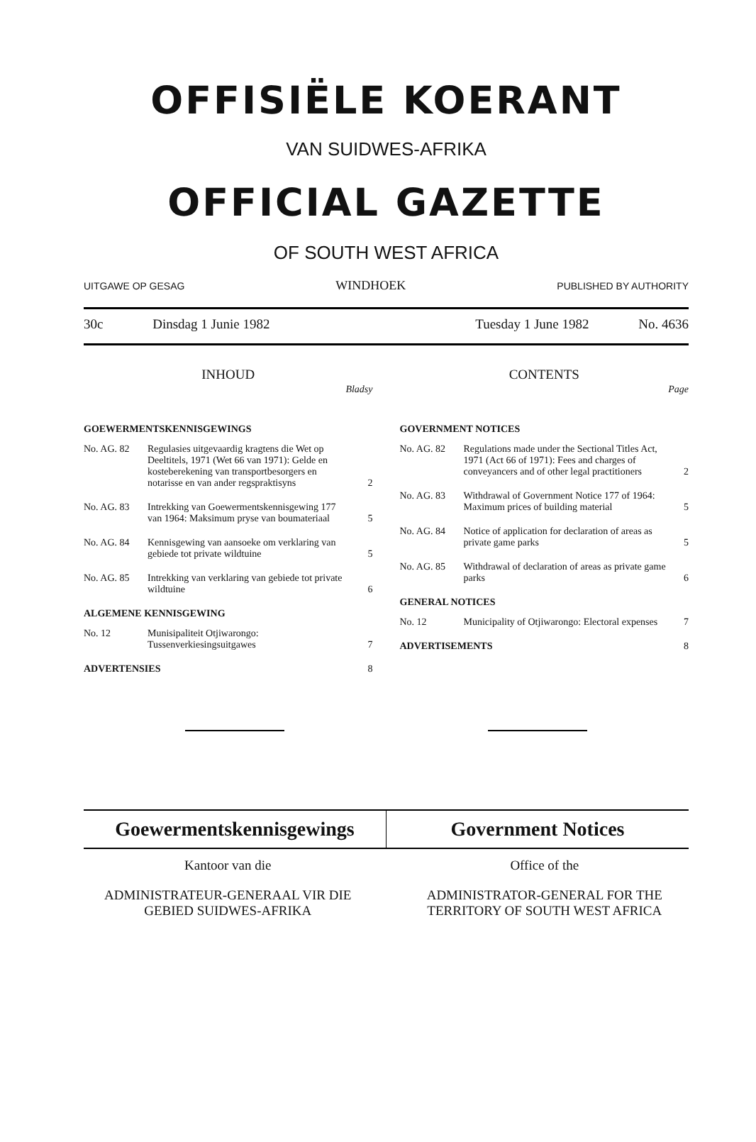OFFISIËLE KOERANT
VAN SUIDWES-AFRIKA
OFFICIAL GAZETTE
OF SOUTH WEST AFRICA
UITGAWE OP GESAG WINDHOEK PUBLISHED BY AUTHORITY
30c Dinsdag 1 Junie 1982 Tuesday 1 June 1982 No. 4636
INHOUD
Bladsy
GOEWERMENTSKENNISGEWINGS
No. AG. 82 Regulasies uitgevaardig kragtens die Wet op Deeltitels, 1971 (Wet 66 van 1971): Gelde en kosteberekening van transportbesorgers en notarisse en van ander regspraktisyns 2
No. AG. 83 Intrekking van Goewermentskennisgewing 177 van 1964: Maksimum pryse van boumateriaal 5
No. AG. 84 Kennisgewing van aansoeke om verklaring van gebiede tot private wildtuine 5
No. AG. 85 Intrekking van verklaring van gebiede tot private wildtuine 6
ALGEMENE KENNISGEWING
No. 12 Munisipaliteit Otjiwarongo: Tussenverkiesingsuitgawes 7
ADVERTENSIES 8
CONTENTS
Page
GOVERNMENT NOTICES
No. AG. 82 Regulations made under the Sectional Titles Act, 1971 (Act 66 of 1971): Fees and charges of conveyancers and of other legal practitioners 2
No. AG. 83 Withdrawal of Government Notice 177 of 1964: Maximum prices of building material 5
No. AG. 84 Notice of application for declaration of areas as private game parks 5
No. AG. 85 Withdrawal of declaration of areas as private game parks 6
GENERAL NOTICES
No. 12 Municipality of Otjiwarongo: Electoral expenses 7
ADVERTISEMENTS 8
Goewermentskennisgewings Government Notices
Kantoor van die Office of the
ADMINISTRATEUR-GENERAAL VIR DIE GEBIED SUIDWES-AFRIKA
ADMINISTRATOR-GENERAL FOR THE TERRITORY OF SOUTH WEST AFRICA